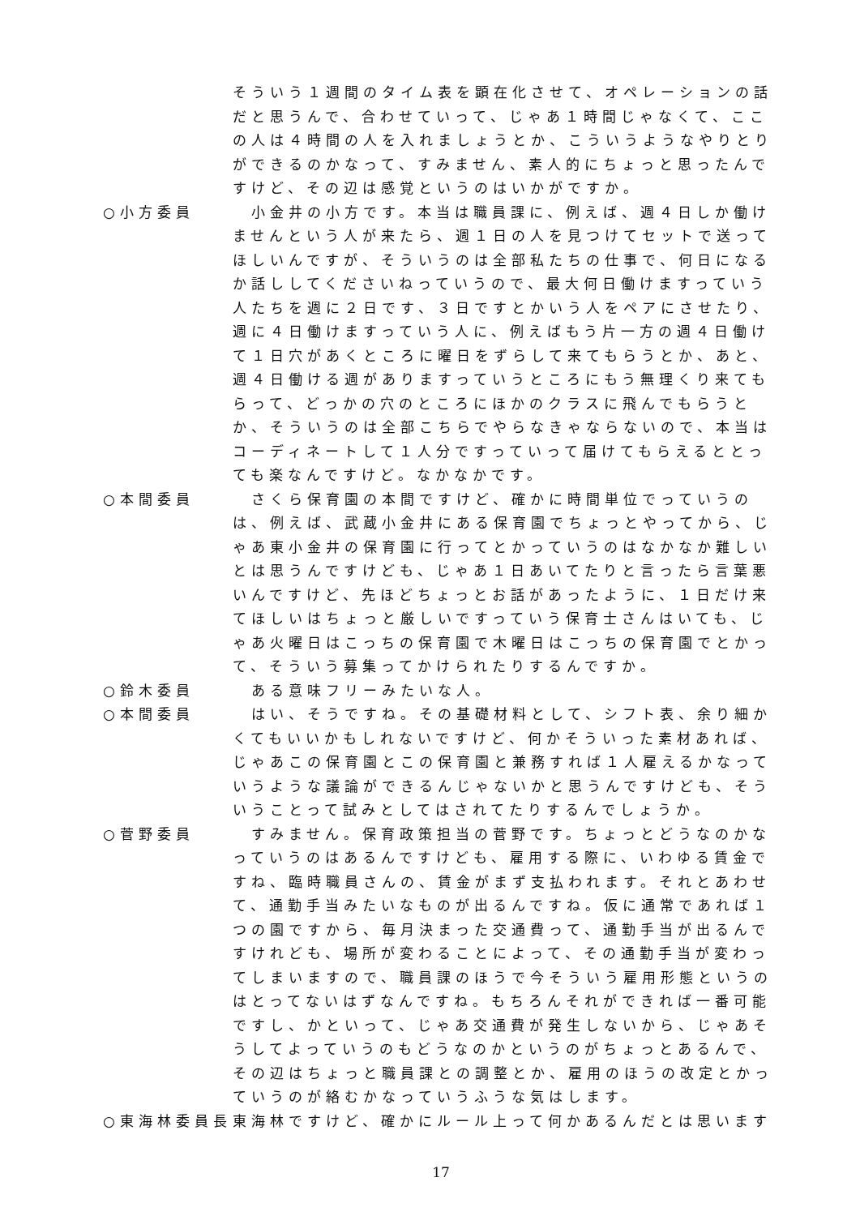そういう１週間のタイム表を顕在化させて、オペレーションの話だと思うんで、合わせていって、じゃあ１時間じゃなくて、ここの人は４時間の人を入れましょうとか、こういうようなやりとりができるのかなって、すみません、素人的にちょっと思ったんですけど、その辺は感覚というのはいかがですか。
○小方委員 　小金井の小方です。本当は職員課に、例えば、週４日しか働けませんという人が来たら、週１日の人を見つけてセットで送ってほしいんですが、そういうのは全部私たちの仕事で、何日になるか話ししてくださいねっていうので、最大何日働けますっていう人たちを週に２日です、３日ですとかいう人をペアにさせたり、週に４日働けますっていう人に、例えばもう片一方の週４日働けて１日穴があくところに曜日をずらして来てもらうとか、あと、週４日働ける週がありますっていうところにもう無理くり来てもらって、どっかの穴のところにほかのクラスに飛んでもらうとか、そういうのは全部こちらでやらなきゃならないので、本当はコーディネートして１人分ですっていって届けてもらえるととっても楽なんですけど。なかなかです。
○本間委員 　さくら保育園の本間ですけど、確かに時間単位でっていうのは、例えば、武蔵小金井にある保育園でちょっとやってから、じゃあ東小金井の保育園に行ってとかっていうのはなかなか難しいとは思うんですけども、じゃあ１日あいてたりと言ったら言葉悪いんですけど、先ほどちょっとお話があったように、１日だけ来てほしいはちょっと厳しいですっていう保育士さんはいても、じゃあ火曜日はこっちの保育園で木曜日はこっちの保育園でとかって、そういう募集ってかけられたりするんですか。
○鈴木委員 　ある意味フリーみたいな人。
○本間委員 　はい、そうですね。その基礎材料として、シフト表、余り細かくてもいいかもしれないですけど、何かそういった素材あれば、じゃあこの保育園とこの保育園と兼務すれば１人雇えるかなっていうような議論ができるんじゃないかと思うんですけども、そういうことって試みとしてはされてたりするんでしょうか。
○菅野委員 　すみません。保育政策担当の菅野です。ちょっとどうなのかなっていうのはあるんですけども、雇用する際に、いわゆる賃金ですね、臨時職員さんの、賃金がまず支払われます。それとあわせて、通勤手当みたいなものが出るんですね。仮に通常であれば１つの園ですから、毎月決まった交通費って、通勤手当が出るんですけれども、場所が変わることによって、その通勤手当が変わってしまいますので、職員課のほうで今そういう雇用形態というのはとってないはずなんですね。もちろんそれができれば一番可能ですし、かといって、じゃあ交通費が発生しないから、じゃあそうしてよっていうのもどうなのかというのがちょっとあるんで、その辺はちょっと職員課との調整とか、雇用のほうの改定とかっていうのが絡むかなっていうふうな気はします。
○東海林委員長 東海林ですけど、確かにルール上って何かあるんだとは思います
17